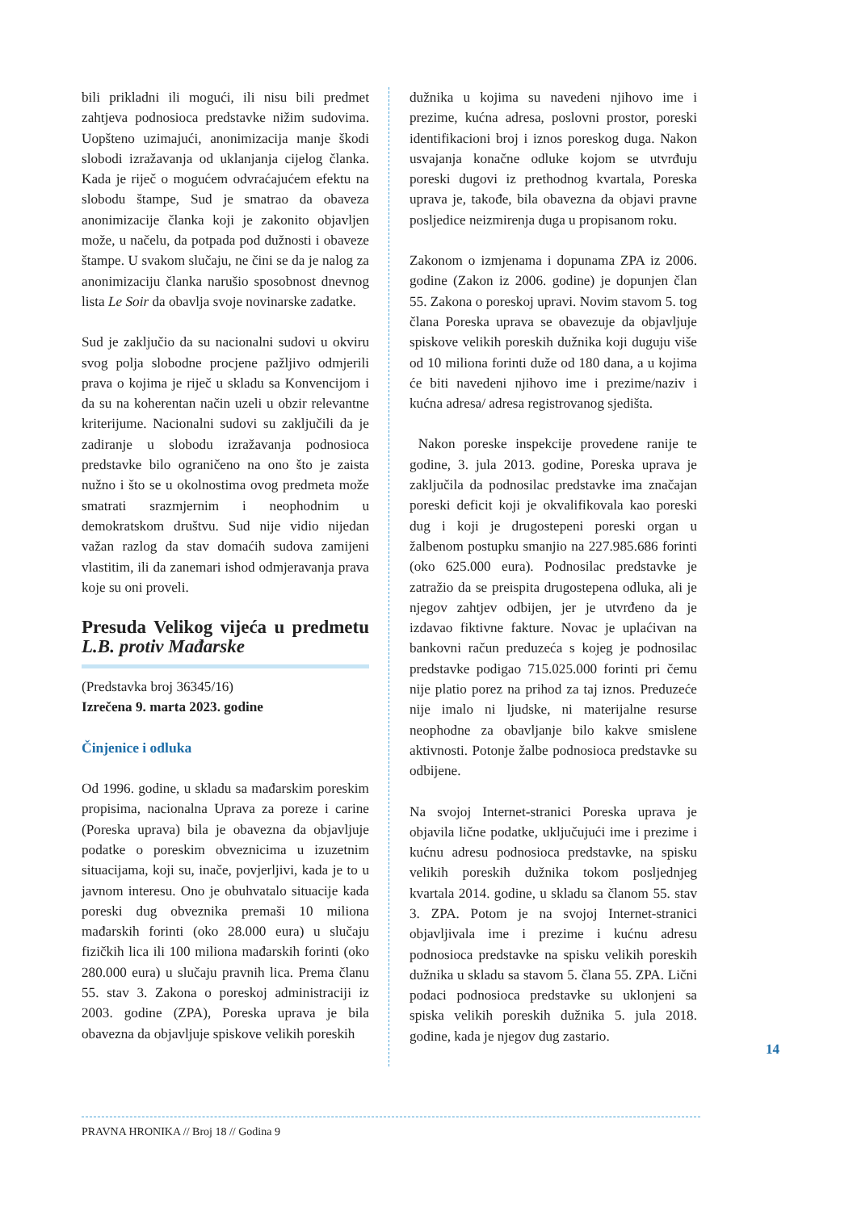bili prikladni ili mogući, ili nisu bili predmet zahtjeva podnosioca predstavke nižim sudovima. Uopšteno uzimajući, anonimizacija manje škodi slobodi izražavanja od uklanjanja cijelog članka. Kada je riječ o mogućem odvraćajućem efektu na slobodu štampe, Sud je smatrao da obaveza anonimizacije članka koji je zakonito objavljen može, u načelu, da potpada pod dužnosti i obaveze štampe. U svakom slučaju, ne čini se da je nalog za anonimizaciju članka narušio sposobnost dnevnog lista Le Soir da obavlja svoje novinarske zadatke.
Sud je zaključio da su nacionalni sudovi u okviru svog polja slobodne procjene pažljivo odmjerili prava o kojima je riječ u skladu sa Konvencijom i da su na koherentan način uzeli u obzir relevantne kriterijume. Nacionalni sudovi su zaključili da je zadiranje u slobodu izražavanja podnosioca predstavke bilo ograničeno na ono što je zaista nužno i što se u okolnostima ovog predmeta može smatrati srazmjernim i neophodnim u demokratskom društvu. Sud nije vidio nijedan važan razlog da stav domaćih sudova zamijeni vlastitim, ili da zanemari ishod odmjeravanja prava koje su oni proveli.
Presuda Velikog vijeća u predmetu L.B. protiv Mađarske
(Predstavka broj 36345/16)
Izrečena 9. marta 2023. godine
Činjenice i odluka
Od 1996. godine, u skladu sa mađarskim poreskim propisima, nacionalna Uprava za poreze i carine (Poreska uprava) bila je obavezna da objavljuje podatke o poreskim obveznicima u izuzetnim situacijama, koji su, inače, povjerljivi, kada je to u javnom interesu. Ono je obuhvatalo situacije kada poreski dug obveznika premaši 10 miliona mađarskih forinti (oko 28.000 eura) u slučaju fizičkih lica ili 100 miliona mađarskih forinti (oko 280.000 eura) u slučaju pravnih lica. Prema članu 55. stav 3. Zakona o poreskoj administraciji iz 2003. godine (ZPA), Poreska uprava je bila obavezna da objavljuje spiskove velikih poreskih
dužnika u kojima su navedeni njihovo ime i prezime, kućna adresa, poslovni prostor, poreski identifikacioni broj i iznos poreskog duga. Nakon usvajanja konačne odluke kojom se utvrđuju poreski dugovi iz prethodnog kvartala, Poreska uprava je, takođe, bila obavezna da objavi pravne posljedice neizmirenja duga u propisanom roku.
Zakonom o izmjenama i dopunama ZPA iz 2006. godine (Zakon iz 2006. godine) je dopunjen član 55. Zakona o poreskoj upravi. Novim stavom 5. tog člana Poreska uprava se obavezuje da objavljuje spiskove velikih poreskih dužnika koji duguju više od 10 miliona forinti duže od 180 dana, a u kojima će biti navedeni njihovo ime i prezime/naziv i kućna adresa/ adresa registrovanog sjedišta.
Nakon poreske inspekcije provedene ranije te godine, 3. jula 2013. godine, Poreska uprava je zaključila da podnosilac predstavke ima značajan poreski deficit koji je okvalifikovala kao poreski dug i koji je drugostepeni poreski organ u žalbenom postupku smanjio na 227.985.686 forinti (oko 625.000 eura). Podnosilac predstavke je zatražio da se preispita drugostepena odluka, ali je njegov zahtjev odbijen, jer je utvrđeno da je izdavao fiktivne fakture. Novac je uplaćivan na bankovni račun preduzeća s kojeg je podnosilac predstavke podigao 715.025.000 forinti pri čemu nije platio porez na prihod za taj iznos. Preduzeće nije imalo ni ljudske, ni materijalne resurse neophodne za obavljanje bilo kakve smislene aktivnosti. Potonje žalbe podnosioca predstavke su odbijene.
Na svojoj Internet-stranici Poreska uprava je objavila lične podatke, uključujući ime i prezime i kućnu adresu podnosioca predstavke, na spisku velikih poreskih dužnika tokom posljednjeg kvartala 2014. godine, u skladu sa članom 55. stav 3. ZPA. Potom je na svojoj Internet-stranici objavljivala ime i prezime i kućnu adresu podnosioca predstavke na spisku velikih poreskih dužnika u skladu sa stavom 5. člana 55. ZPA. Lični podaci podnosioca predstavke su uklonjeni sa spiska velikih poreskih dužnika 5. jula 2018. godine, kada je njegov dug zastario.
14
PRAVNA HRONIKA // Broj 18 // Godina 9